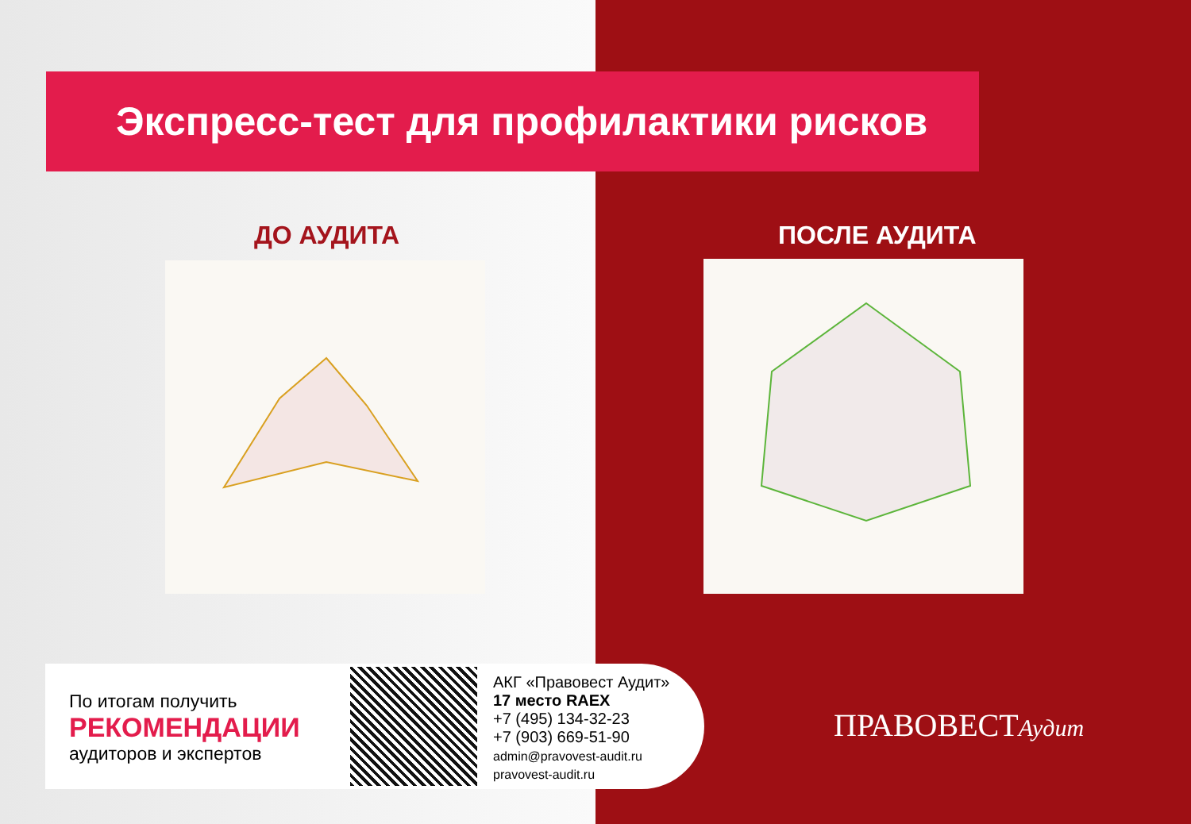Экспресс-тест для профилактики рисков
ДО АУДИТА ПОСЛЕ АУДИТА
По итогам получить
РЕКОМЕНДАЦИИ
аудиторов и экспертов
АКГ «Правовест Аудит»
17 место RAEX
+7 (495) 134-32-23
+7 (903) 669-51-90
admin@pravovest-audit.ru
pravovest-audit.ru
ПРАВОВЕСТАудит